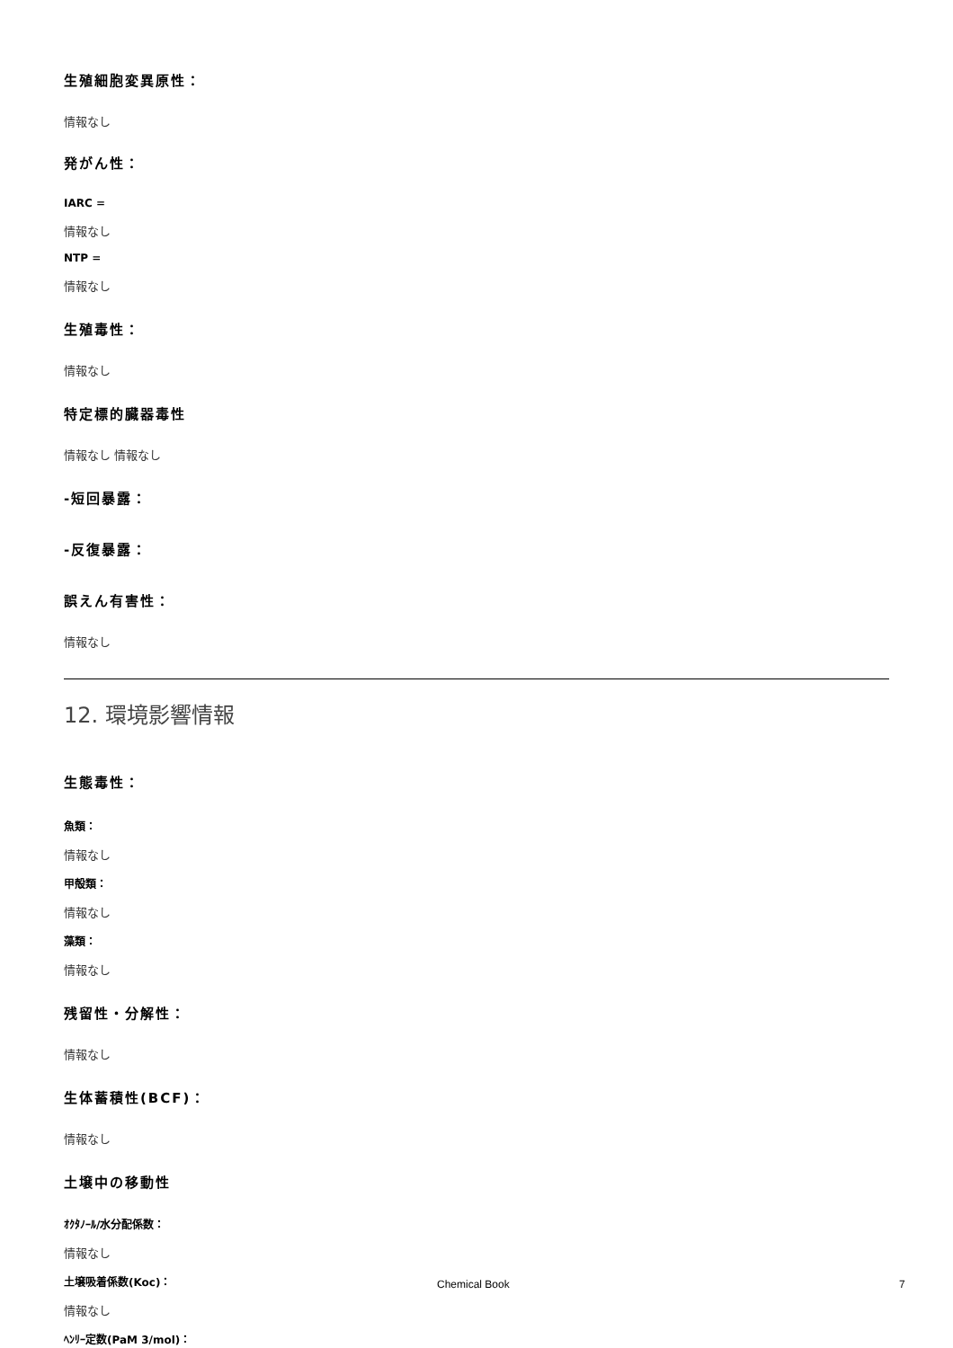生殖細胞変異原性：
情報なし
発がん性：
IARC =
情報なし
NTP =
情報なし
生殖毒性：
情報なし
特定標的臓器毒性
情報なし 情報なし
-短回暴露：
-反復暴露：
誤えん有害性：
情報なし
12. 環境影響情報
生態毒性：
魚類：
情報なし
甲殻類：
情報なし
藻類：
情報なし
残留性・分解性：
情報なし
生体蓄積性(BCF)：
情報なし
土壌中の移動性
ｵｸﾀﾉｰﾙ/水分配係数：
情報なし
土壌吸着係数(Koc)：
情報なし
ﾍﾝﾘｰ定数(PaM 3/mol)：
Chemical Book 7